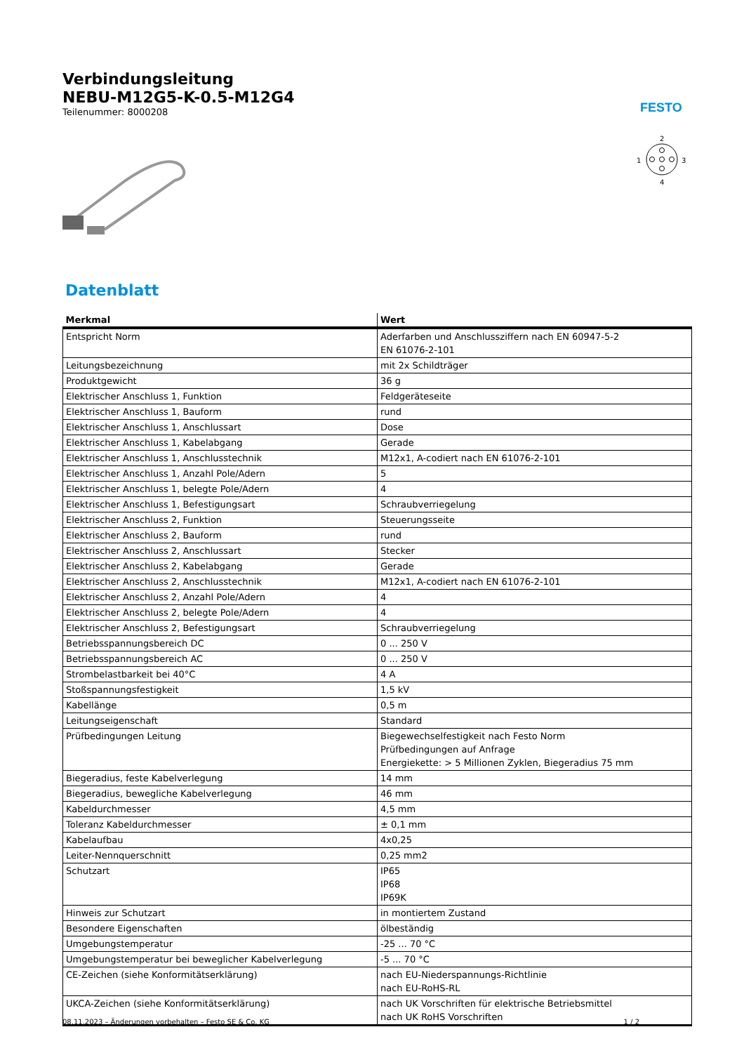FESTO
2
1
3
4
Verbindungsleitung
NEBU-M12G5-K-0.5-M12G4
Teilenummer: 8000208
Datenblatt
| Merkmal | Wert |
| --- | --- |
| Entspricht Norm | Aderfarben und Anschlussziffern nach EN 60947-5-2 EN 61076-2-101 |
| Leitungsbezeichnung | mit 2x Schildträger |
| Produktgewicht | 36 g |
| Elektrischer Anschluss 1, Funktion | Feldgeräteseite |
| Elektrischer Anschluss 1, Bauform | rund |
| Elektrischer Anschluss 1, Anschlussart | Dose |
| Elektrischer Anschluss 1, Kabelabgang | Gerade |
| Elektrischer Anschluss 1, Anschlusstechnik | M12x1, A-codiert nach EN 61076-2-101 |
| Elektrischer Anschluss 1, Anzahl Pole/Adern | 5 |
| Elektrischer Anschluss 1, belegte Pole/Adern | 4 |
| Elektrischer Anschluss 1, Befestigungsart | Schraubverriegelung |
| Elektrischer Anschluss 2, Funktion | Steuerungsseite |
| Elektrischer Anschluss 2, Bauform | rund |
| Elektrischer Anschluss 2, Anschlussart | Stecker |
| Elektrischer Anschluss 2, Kabelabgang | Gerade |
| Elektrischer Anschluss 2, Anschlusstechnik | M12x1, A-codiert nach EN 61076-2-101 |
| Elektrischer Anschluss 2, Anzahl Pole/Adern | 4 |
| Elektrischer Anschluss 2, belegte Pole/Adern | 4 |
| Elektrischer Anschluss 2, Befestigungsart | Schraubverriegelung |
| Betriebsspannungsbereich DC | 0 ... 250 V |
| Betriebsspannungsbereich AC | 0 ... 250 V |
| Strombelastbarkeit bei 40°C | 4 A |
| Stoßspannungsfestigkeit | 1,5 kV |
| Kabellänge | 0,5 m |
| Leitungseigenschaft | Standard |
| Prüfbedingungen Leitung | Biegewechselfestigkeit nach Festo Norm Prüfbedingungen auf Anfrage Energiekette: > 5 Millionen Zyklen, Biegeradius 75 mm |
| Biegeradius, feste Kabelverlegung | 14 mm |
| Biegeradius, bewegliche Kabelverlegung | 46 mm |
| Kabeldurchmesser | 4,5 mm |
| Toleranz Kabeldurchmesser | ± 0,1 mm |
| Kabelaufbau | 4x0,25 |
| Leiter-Nennquerschnitt | 0,25 mm2 |
| Schutzart | IP65 IP68 IP69K |
| Hinweis zur Schutzart | in montiertem Zustand |
| Besondere Eigenschaften | ölbeständig |
| Umgebungstemperatur | -25 ... 70 °C |
| Umgebungstemperatur bei beweglicher Kabelverlegung | -5 ... 70 °C |
| CE-Zeichen (siehe Konformitätserklärung) | nach EU-Niederspannungs-Richtlinie nach EU-RoHS-RL |
| UKCA-Zeichen (siehe Konformitätserklärung) | nach UK Vorschriften für elektrische Betriebsmittel nach UK RoHS Vorschriften |
08.11.2023 – Änderungen vorbehalten – Festo SE & Co. KG 1 / 2